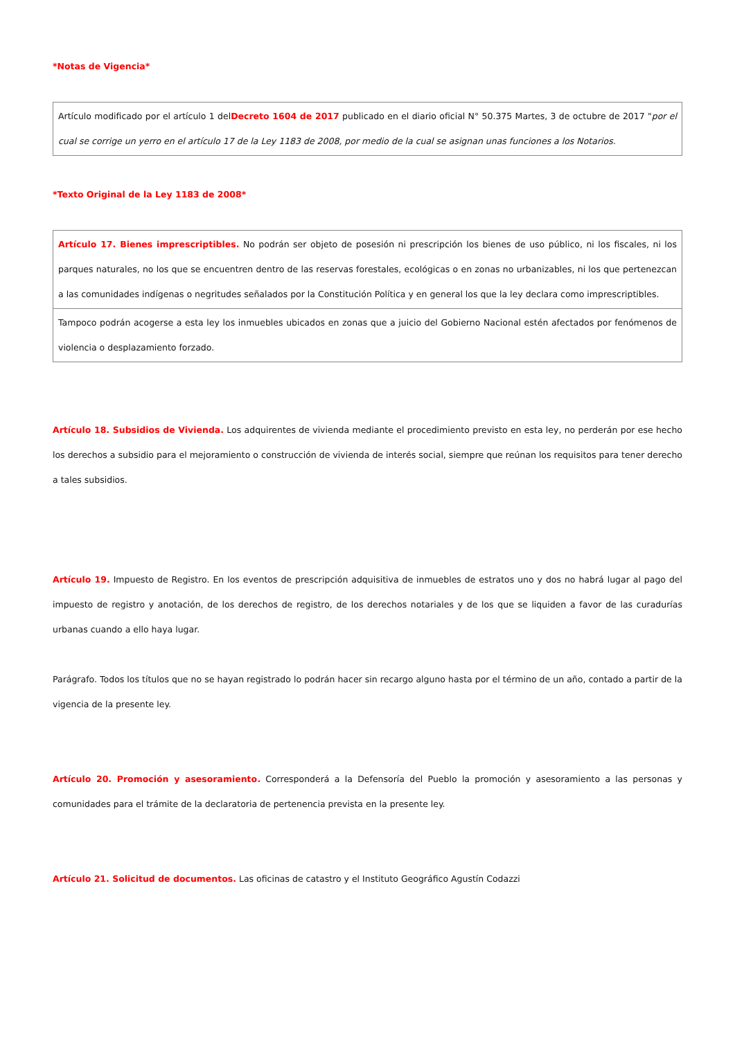*Notas de Vigencia*
| Artículo modificado por el artículo 1 del Decreto 1604 de 2017 publicado en el diario oficial N° 50.375 Martes, 3 de octubre de 2017 " por el cual se corrige un yerro en el artículo 17 de la Ley 1183 de 2008, por medio de la cual se asignan unas funciones a los Notarios. |
*Texto Original de la Ley 1183 de 2008*
| Artículo 17. Bienes imprescriptibles. No podrán ser objeto de posesión ni prescripción los bienes de uso público, ni los fiscales, ni los parques naturales, no los que se encuentren dentro de las reservas forestales, ecológicas o en zonas no urbanizables, ni los que pertenezcan a las comunidades indígenas o negritudes señalados por la Constitución Política y en general los que la ley declara como imprescriptibles. |
| Tampoco podrán acogerse a esta ley los inmuebles ubicados en zonas que a juicio del Gobierno Nacional estén afectados por fenómenos de violencia o desplazamiento forzado. |
Artículo 18. Subsidios de Vivienda. Los adquirentes de vivienda mediante el procedimiento previsto en esta ley, no perderán por ese hecho los derechos a subsidio para el mejoramiento o construcción de vivienda de interés social, siempre que reúnan los requisitos para tener derecho a tales subsidios.
Artículo 19. Impuesto de Registro. En los eventos de prescripción adquisitiva de inmuebles de estratos uno y dos no habrá lugar al pago del impuesto de registro y anotación, de los derechos de registro, de los derechos notariales y de los que se liquiden a favor de las curadurías urbanas cuando a ello haya lugar.
Parágrafo. Todos los títulos que no se hayan registrado lo podrán hacer sin recargo alguno hasta por el término de un año, contado a partir de la vigencia de la presente ley.
Artículo 20. Promoción y asesoramiento. Corresponderá a la Defensoría del Pueblo la promoción y asesoramiento a las personas y comunidades para el trámite de la declaratoria de pertenencia prevista en la presente ley.
Artículo 21. Solicitud de documentos. Las oficinas de catastro y el Instituto Geográfico Agustín Codazzi